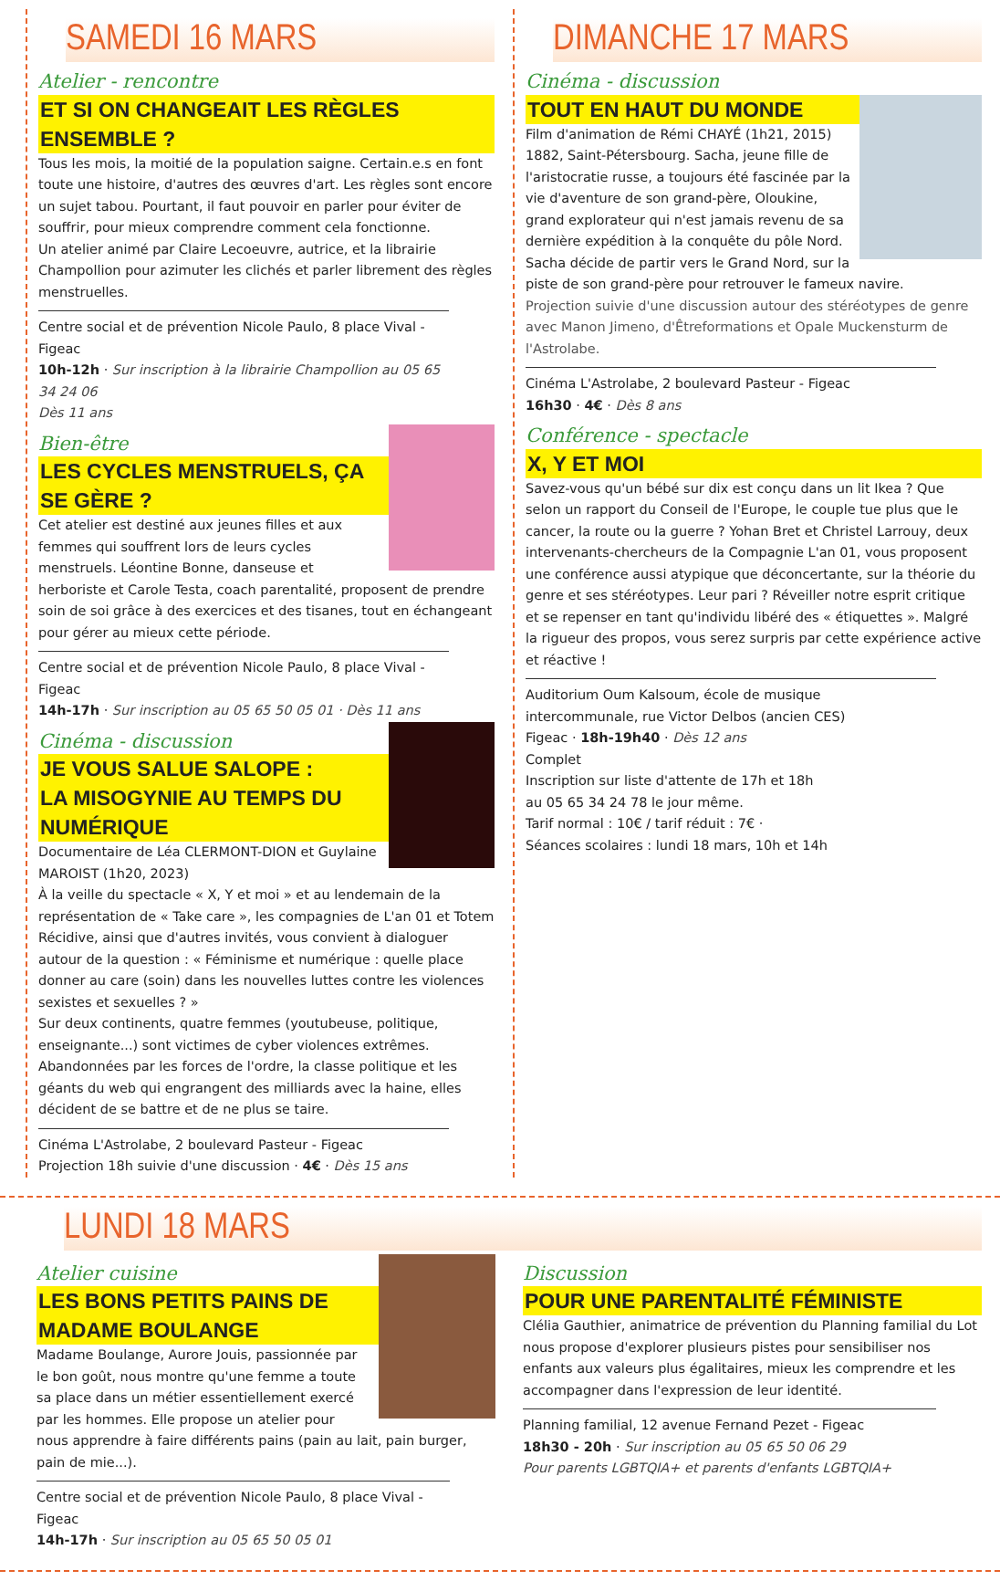SAMEDI 16 MARS
Atelier - rencontre
ET SI ON CHANGEAIT LES RÈGLES ENSEMBLE ?
Tous les mois, la moitié de la population saigne. Certain.e.s en font toute une histoire, d'autres des œuvres d'art. Les règles sont encore un sujet tabou. Pourtant, il faut pouvoir en parler pour éviter de souffrir, pour mieux comprendre comment cela fonctionne.
Un atelier animé par Claire Lecoeuvre, autrice, et la librairie Champollion pour azimuter les clichés et parler librement des règles menstruelles.
Centre social et de prévention Nicole Paulo, 8 place Vival - Figeac
10h-12h · Sur inscription à la librairie Champollion au 05 65 34 24 06
Dès 11 ans
Bien-être
LES CYCLES MENSTRUELS, ÇA SE GÈRE ?
Cet atelier est destiné aux jeunes filles et aux femmes qui souffrent lors de leurs cycles menstruels. Léontine Bonne, danseuse et herboriste et Carole Testa, coach parentalité, proposent de prendre soin de soi grâce à des exercices et des tisanes, tout en échangeant pour gérer au mieux cette période.
Centre social et de prévention Nicole Paulo, 8 place Vival - Figeac
14h-17h · Sur inscription au 05 65 50 05 01 · Dès 11 ans
Cinéma - discussion
JE VOUS SALUE SALOPE :
LA MISOGYNIE AU TEMPS DU NUMÉRIQUE
Documentaire de Léa CLERMONT-DION et Guylaine MAROIST (1h20, 2023)
À la veille du spectacle « X, Y et moi » et au lendemain de la représentation de « Take care », les compagnies de L'an 01 et Totem Récidive, ainsi que d'autres invités, vous convient à dialoguer autour de la question : « Féminisme et numérique : quelle place donner au care (soin) dans les nouvelles luttes contre les violences sexistes et sexuelles ? »
Sur deux continents, quatre femmes (youtubeuse, politique, enseignante...) sont victimes de cyber violences extrêmes. Abandonnées par les forces de l'ordre, la classe politique et les géants du web qui engrangent des milliards avec la haine, elles décident de se battre et de ne plus se taire.
Cinéma L'Astrolabe, 2 boulevard Pasteur - Figeac
Projection 18h suivie d'une discussion · 4€ · Dès 15 ans
DIMANCHE 17 MARS
Cinéma - discussion
TOUT EN HAUT DU MONDE
Film d'animation de Rémi CHAYÉ (1h21, 2015)
1882, Saint-Pétersbourg. Sacha, jeune fille de l'aristocratie russe, a toujours été fascinée par la vie d'aventure de son grand-père, Oloukine, grand explorateur qui n'est jamais revenu de sa dernière expédition à la conquête du pôle Nord. Sacha décide de partir vers le Grand Nord, sur la piste de son grand-père pour retrouver le fameux navire.
Projection suivie d'une discussion autour des stéréotypes de genre avec Manon Jimeno, d'Êtreformations et Opale Muckensturm de l'Astrolabe.
Cinéma L'Astrolabe, 2 boulevard Pasteur - Figeac
16h30 · 4€ · Dès 8 ans
Conférence - spectacle
X, Y ET MOI
Savez-vous qu'un bébé sur dix est conçu dans un lit Ikea ? Que selon un rapport du Conseil de l'Europe, le couple tue plus que le cancer, la route ou la guerre ? Yohan Bret et Christel Larrouy, deux intervenants-chercheurs de la Compagnie L'an 01, vous proposent une conférence aussi atypique que déconcertante, sur la théorie du genre et ses stéréotypes. Leur pari ? Réveiller notre esprit critique et se repenser en tant qu'individu libéré des « étiquettes ». Malgré la rigueur des propos, vous serez surpris par cette expérience active et réactive !
Auditorium Oum Kalsoum, école de musique intercommunale, rue Victor Delbos (ancien CES)
Figeac · 18h-19h40 · Dès 12 ans
Complet
Inscription sur liste d'attente de 17h et 18h
au 05 65 34 24 78 le jour même.
Tarif normal : 10€ / tarif réduit : 7€ ·
Séances scolaires : lundi 18 mars, 10h et 14h
LUNDI 18 MARS
Atelier cuisine
LES BONS PETITS PAINS DE
MADAME BOULANGE
Madame Boulange, Aurore Jouis, passionnée par le bon goût, nous montre qu'une femme a toute sa place dans un métier essentiellement exercé par les hommes. Elle propose un atelier pour nous apprendre à faire différents pains (pain au lait, pain burger, pain de mie...).
Centre social et de prévention Nicole Paulo, 8 place Vival - Figeac
14h-17h · Sur inscription au 05 65 50 05 01
Discussion
POUR UNE PARENTALITÉ FÉMINISTE
Clélia Gauthier, animatrice de prévention du Planning familial du Lot nous propose d'explorer plusieurs pistes pour sensibiliser nos enfants aux valeurs plus égalitaires, mieux les comprendre et les accompagner dans l'expression de leur identité.
Planning familial, 12 avenue Fernand Pezet - Figeac
18h30 - 20h · Sur inscription au 05 65 50 06 29
Pour parents LGBTQIA+ et parents d'enfants LGBTQIA+